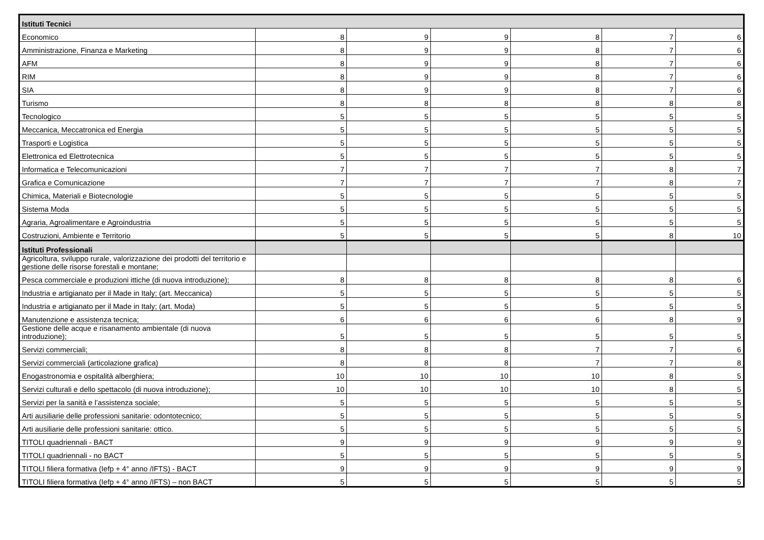| Istituti Tecnici | | | | | | |
| Economico | 8 | 9 | 9 | 8 | 7 | 6 |
| Amministrazione, Finanza e Marketing | 8 | 9 | 9 | 8 | 7 | 6 |
| AFM | 8 | 9 | 9 | 8 | 7 | 6 |
| RIM | 8 | 9 | 9 | 8 | 7 | 6 |
| SIA | 8 | 9 | 9 | 8 | 7 | 6 |
| Turismo | 8 | 8 | 8 | 8 | 8 | 8 |
| Tecnologico | 5 | 5 | 5 | 5 | 5 | 5 |
| Meccanica, Meccatronica ed Energia | 5 | 5 | 5 | 5 | 5 | 5 |
| Trasporti e Logistica | 5 | 5 | 5 | 5 | 5 | 5 |
| Elettronica ed Elettrotecnica | 5 | 5 | 5 | 5 | 5 | 5 |
| Informatica e Telecomunicazioni | 7 | 7 | 7 | 7 | 8 | 7 |
| Grafica e Comunicazione | 7 | 7 | 7 | 7 | 8 | 7 |
| Chimica, Materiali e Biotecnologie | 5 | 5 | 5 | 5 | 5 | 5 |
| Sistema Moda | 5 | 5 | 5 | 5 | 5 | 5 |
| Agraria, Agroalimentare e Agroindustria | 5 | 5 | 5 | 5 | 5 | 5 |
| Costruzioni, Ambiente e Territorio | 5 | 5 | 5 | 5 | 8 | 10 |
| Istituti Professionali | | | | | | |
| Agricoltura, sviluppo rurale, valorizzazione dei prodotti del territorio e gestione delle risorse forestali e montane; | | | | | | |
| Pesca commerciale e produzioni ittiche (di nuova introduzione); | 8 | 8 | 8 | 8 | 8 | 6 |
| Industria e artigianato per il Made in Italy; (art. Meccanica) | 5 | 5 | 5 | 5 | 5 | 5 |
| Industria e artigianato per il Made in Italy; (art. Moda) | 5 | 5 | 5 | 5 | 5 | 5 |
| Manutenzione e assistenza tecnica; | 6 | 6 | 6 | 6 | 8 | 9 |
| Gestione delle acque e risanamento ambientale (di nuova introduzione); | 5 | 5 | 5 | 5 | 5 | 5 |
| Servizi commerciali; | 8 | 8 | 8 | 7 | 7 | 6 |
| Servizi commerciali (articolazione grafica) | 8 | 8 | 8 | 7 | 7 | 8 |
| Enogastronomia e ospitalità alberghiera; | 10 | 10 | 10 | 10 | 8 | 5 |
| Servizi culturali e dello spettacolo (di nuova introduzione); | 10 | 10 | 10 | 10 | 8 | 5 |
| Servizi per la sanità e l’assistenza sociale; | 5 | 5 | 5 | 5 | 5 | 5 |
| Arti ausiliarie delle professioni sanitarie: odontotecnico; | 5 | 5 | 5 | 5 | 5 | 5 |
| Arti ausiliarie delle professioni sanitarie: ottico. | 5 | 5 | 5 | 5 | 5 | 5 |
| TITOLI quadriennali - BACT | 9 | 9 | 9 | 9 | 9 | 9 |
| TITOLI quadriennali - no BACT | 5 | 5 | 5 | 5 | 5 | 5 |
| TITOLI filiera formativa (Iefp + 4° anno /IFTS) - BACT | 9 | 9 | 9 | 9 | 9 | 9 |
| TITOLI filiera formativa (Iefp + 4° anno /IFTS) – non BACT | 5 | 5 | 5 | 5 | 5 | 5 |